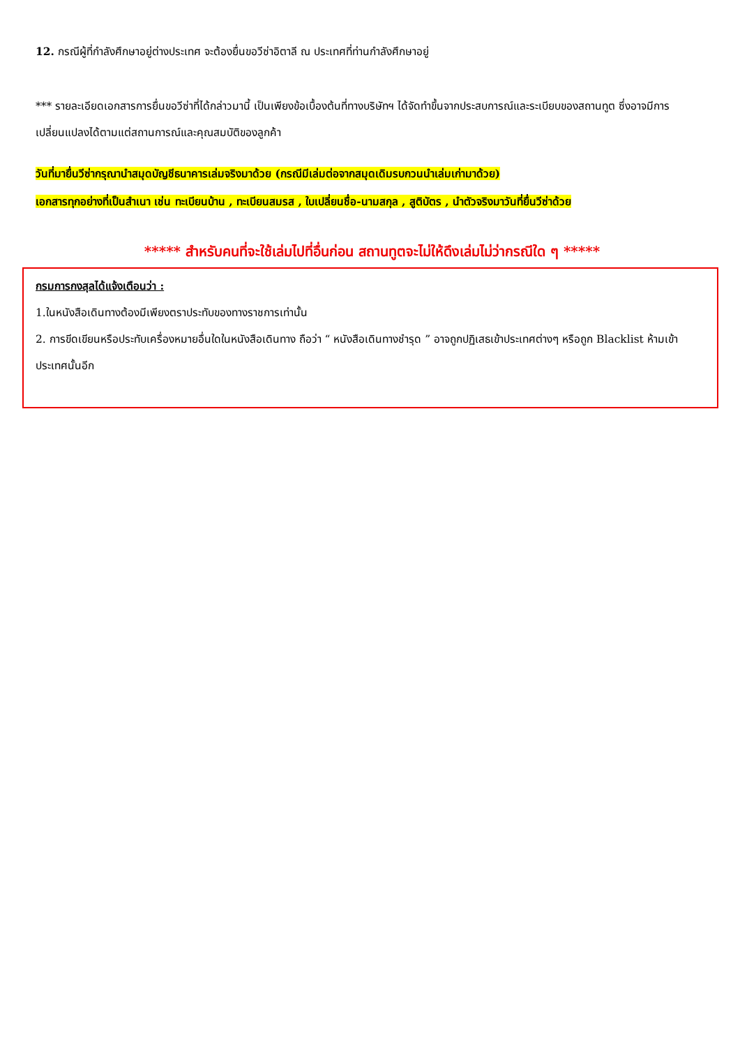12. กรณีผู้ที่กำลังศึกษาอยู่ต่างประเทศ จะต้องยื่นขอวีซ่าอิตาลี ณ ประเทศที่ท่านกำลังศึกษาอยู่
*** รายละเอียดเอกสารการยื่นขอวีซ่าที่ได้กล่าวมานี้ เป็นเพียงข้อเบื้องต้นที่ทางบริษัทฯ ได้จัดทำขึ้นจากประสบการณ์และระเบียบของสถานทูต ซึ่งอาจมีการเปลี่ยนแปลงได้ตามแต่สถานการณ์และคุณสมบัติของลูกค้า
วันที่มายื่นวีซ่ากรุณานำสมุดบัญชีธนาคารเล่มจริงมาด้วย (กรณีมีเล่มต่อจากสมุดเดิมรบกวนนำเล่มเก่ามาด้วย)
เอกสารทุกอย่างที่เป็นสำเนา เช่น ทะเบียนบ้าน , ทะเบียนสมรส , ใบเปลี่ยนชื่อ-นามสกุล , สูติบัตร , นำตัวจริงมาวันที่ยื่นวีซ่าด้วย
***** สำหรับคนที่จะใช้เล่มไปที่อื่นก่อน สถานทูตจะไม่ให้ดึงเล่มไม่ว่ากรณีใด ๆ *****
กรมการกงสุลได้แจ้งเตือนว่า :
1.ในหนังสือเดินทางต้องมีเพียงตราประทับของทางราชการเท่านั้น
2. การขีดเขียนหรือประทับเครื่องหมายอื่นใดในหนังสือเดินทาง ถือว่า “ หนังสือเดินทางชำรุด ” อาจถูกปฏิเสธเข้าประเทศต่างๆ หรือถูก Blacklist ห้ามเข้าประเทศนั้นอีก